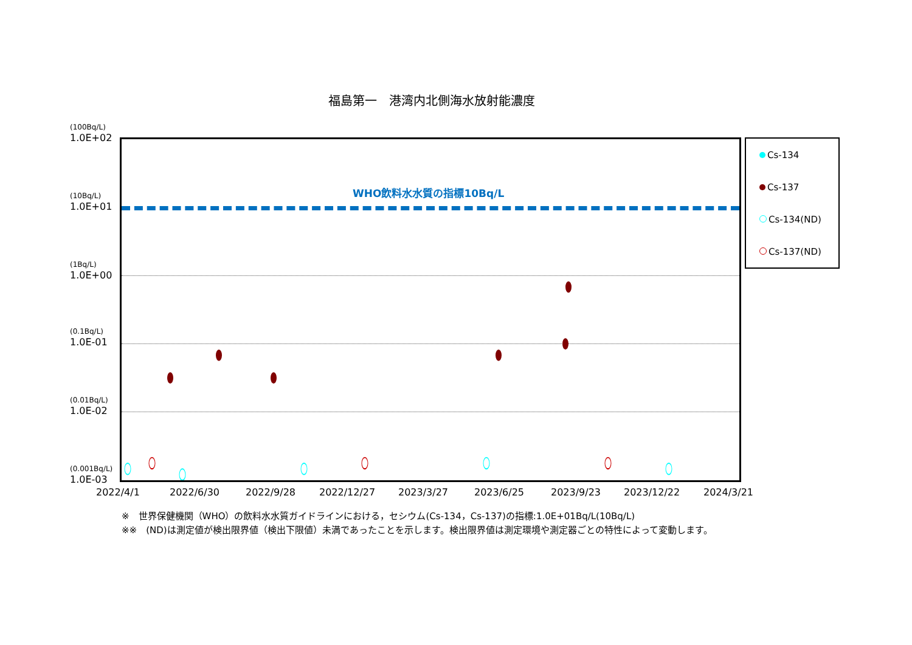福島第一　港湾内北側海水放射能濃度
(100Bq/L)
1.0E+02
(10Bq/L)
1.0E+01
(1Bq/L)
1.0E+00
(0.1Bq/L)
1.0E-01
(0.01Bq/L)
1.0E-02
(0.001Bq/L)
1.0E-03
WHO飲料水水質の指標10Bq/L
2022/4/1 2022/6/30 2022/9/28 2022/12/27 2023/3/27 2023/6/25 2023/9/23 2023/12/22 2024/3/21
Cs-134
Cs-137
Cs-134(ND)
Cs-137(ND)
※　世界保健機関（WHO）の飲料水水質ガイドラインにおける，セシウム(Cs-134，Cs-137)の指標:1.0E+01Bq/L(10Bq/L)
※※　(ND)は測定値が検出限界値（検出下限値）未満であったことを示します。検出限界値は測定環境や測定器ごとの特性によって変動します。